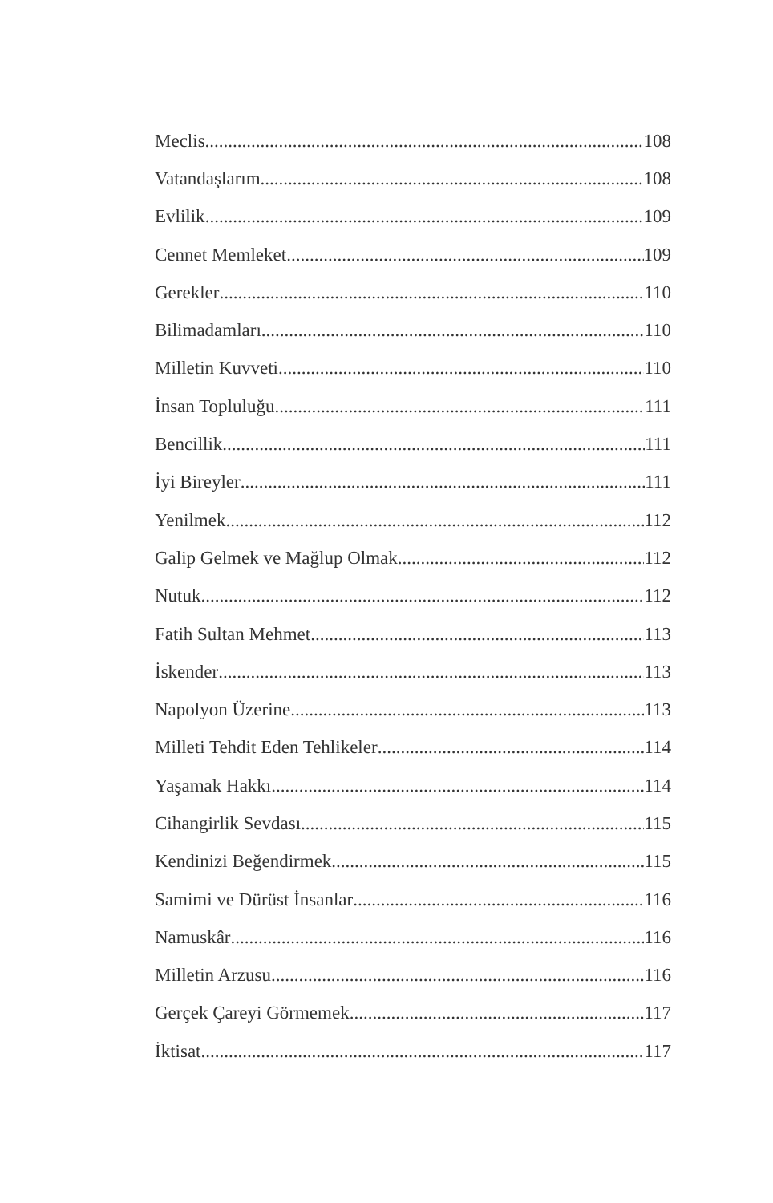Meclis 108
Vatandaşlarım 108
Evlilik 109
Cennet Memleket 109
Gerekler 110
Bilimadamları 110
Milletin Kuvveti 110
İnsan Topluluğu 111
Bencillik 111
İyi Bireyler 111
Yenilmek 112
Galip Gelmek ve Mağlup Olmak 112
Nutuk 112
Fatih Sultan Mehmet 113
İskender 113
Napolyon Üzerine 113
Milleti Tehdit Eden Tehlikeler 114
Yaşamak Hakkı 114
Cihangirlik Sevdası 115
Kendinizi Beğendirmek 115
Samimi ve Dürüst İnsanlar 116
Namuskâr 116
Milletin Arzusu 116
Gerçek Çareyi Görmemek 117
İktisat 117